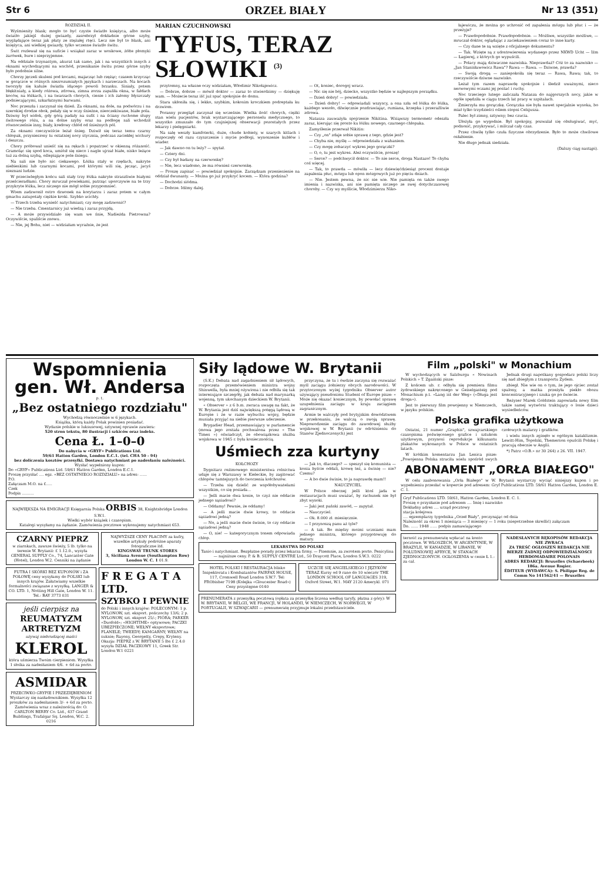Str 6 ORZEŁ BIAŁY Nr 13 (351)
ROZDZIAŁ II.
Wyśmienity blask; mogło to być czyste światło księżyca, albo może światło jakiejś dużej gwiazdy, zasrebrzył dokładnie górne szyby, wyglądające teraz jak płaty ze stężałej rtęci. Lecz nie był to blask, ani księżyca, ani wielkiej gwiazdy, tylko wczesne światło świtu.
Świt rozlewał się na suficie i wsiąkał zaraz w woskowe, żółte płomyki żarówek, bure i nieprzyjemne.
Na oddziale trzynastym, akurat tak samo, jak i na wszystkich innych z oknami wychodzącymi na wschód, przenikanie świtu przez górne szyby było podobnie silne.
Chorzy jęczeli skuleni pod kocami, majacząc lub rzężąc; czasem krzycząc w gorączce w różnych niezrozumiałych językach i narzeczach. Na kocach tworzyły się kałuże światła idącego powoli brzasku. Siniały, potem błękitniały, a kiedy różowa, zdrowa, zimna zorza zapaliła okna, w fałdach koców, na łóżkach, i na twarzach chorych, cienie i ich żałomy błyszczały podnieca­jącymi, szkarłatnymi barwami.
Noc przeszła i zaczynał się dzień. Za oknami, na dole, na podwórzu i na szerokiej drodze obok, pełały się w oczy śnieżne, nieoczekiwane, białe pola. Dziwny był widok, gdy górą padały na sufit i na ściany ruchome słupy świtowego różu, a na dolne szyby oraz na podłogę sali wchodził równocześnie inny, biały, kredowy chłód od śnieżnych pól.
Za oknami rzeczywiście leżał śnieg. Dziwił się teraz temu czarny chłopak, przyniesiony tu ostatniej nocy styczniа, podczas zaciekłej wichury i deszczu.
Chory próbował unieść się na rękach i popatrzeć w okienną różaność. Gramoląc się spod koca, umiósł się nieco i nagle ujrzał białe, nisko leżące tuż za dolną szybą, oślepiające pole śniegu.
Na sali nie było nic ciekawego. Łóżka stały w rzędach, nakryte niebieskimi lub czarnymi kocami, pod którymi wili się, jęcząc, jacyś nieznani ludzie.
W przeciwległym końcu sali stały trzy łóżka nakryte straszliwie białymi prześcieradłami. Chory mruczał powiekami, patrząc uporczywie na te trzy przykryte łóżka, lecz niczego nie mógł sobie przypomnieć.
Wtem zadzwonił ostro dzwonek na korytarzu i zaraz potem w całym gmachu zatupotały ciężkie kroki. Szybko ucichły.
— Trzech trzeba wynieść natychmiast; czy mogę zadzwonić?
— Nie trzeba. Cmentarnicy już wiedzą i zaraz przyjdą.
— A może przywidziało się wam we śnie, Nadieżda Pietrowna? Oczywiście, spaliście znowu.
— Nie, jej Bohu, niet — widziałam wyraźnie, że jest
MARIAN CZUCHNOWSKI
TYFUS, TERAZ SŁOWIKI <sup>(3)</sup>
przytomny, na własne oczy widziałam, Włodimir Nikołajewicz.
— Dobrze, dobrze — mówił doktor — zaraz to stwierdzimy — dziękuję wam. — Możecie teraz iść już spać spokojnie do domu.
Stara ukłoniła się, i lekko, szybkim, kokosim kroczkiem podreptała ku drzwiom.
Poranny przegląd zaczynał się wcześnie. Wielka ilość chorych, ciężki stan wielu pacjentów, brak wystarczającego personelu medycznego, to wszystko zmuszało do tym czujniejszej obserwacji pozostałych przez lekarzy i pielęgniarki.
Na salę weszły kamfoterki, duże, chude kobiety, w szarych kitlach i rozpoczęły od razu czyszczenie i mycie podłogi, wynoszenie kubłów i wiader.
— Jak dawno on tu leży? — spytał.
— Cztery dni.
— Czy był badany na czerwonkę?
— Nie, lecz wiadomo, że ma również czerwonkę.
— Proszę zapisać — powiedział spokojnie. Zarządzam przeniesienie na oddział dwunasty. — Można go już przykryć kocem. — Która godzina?
— Dochodzi siódma.
— Dobrze. Idźmy dalej.
— Ot, koniec, dorogoj wracz.
— Nic się nie bój, dziecko, wszystko będzie w najlepszym porządku.
— Dzień dobry! — powiedziała.
— Dzień dobry! — odpowiadali wszyscy, a ona szła od łóżka do łóżka, każdego wesoło, dźwięcznie pozdrawiając, rumiana, krzepka i przeraźliwie zdrowa.
Natasza zauważyła spojrzenie Nikitina. Wziąwszy termometr odeszła zaraz, kierując się prosto ku łóżku nowego, czarnego chłopaka.
Zamyślenie przerwał Nikitin:
— Czy „on" zdaje sobie sprawę z tego, gdzie jest?
— Chyba nie, myślę — odpowiedziała z wahaniem.
— Czy mogę zobaczyć wykres jego gorączki?
— O, o, tu jest wykres. Ależ oczywiście, proszę!
— Serce? — podchwycił doktor. — To nie serce, droga Nastazo! To chyba coś więcej.
— Tak, to prawda — mówiła — lecz dziewięćdziesiąt procent dostaje zapalenia płuc, mózgu lub opon mózgowych już po pięciu dniach.
— Nie. Jestem pewna, że nic nie wie. Nie pamięta on także swego imienia i nazwiska, ani nie pamięta niczego ze swej dotychczasowej choroby. — Czy wy myślicie, Włodzimierzu Niko-
łajewiczu, że można go uchronić od zapalenia mózgu lub płuc i — że przeżyje?
— Prawdopodobnie. Prawdopodobnie. — Możliwe, wszystko możliwe, — mruczał doktor, oglądając z zaciekawieniem coraz to inne karty.
— Czy dane te są wzięte z oficjalnego dokumentu?
— Tak. Wzięte są z udostowierenia wydanego przez NKWD Ucht — Iźm — Łagierej, z których go wypuścili.
— Polacy mają dziwaczne nazwiska. Nieprawdaż? Cóż to za nazwisko — „Jan Stanisławowicz Rawa"? Rawa — Rawa. — Dziwne, prawda?
— Swoją drogą — zaniepokoiła się teraz — Rawa, Rawa; tak, to rzeczywiście dziwne nazwisko.
Leżał tym razem naprawdę spokojnie i śledził uważnymi, nieco nerwowymi oczami jej postać i ruchy.
Noc trzeciego lutego zaliczała Natasza do najgorszych nocy, jakie w ogóle spędziła w ciągu trzech lat pracy w szpitalach.
Zmierzyła mu gorączkę. Gorączka nie była nawet specjalnie wysoka, bo miał tylko trzydzieści ośiem stopni Celsjusza.
Palec był zimny, sztywny; bez czucia.
Ułożyła go wygodnie. Był spokojny, pozwalał się obsługiwać, myć, podnosić, przykrywać, i milczał cały czas.
Przez chwilę tylko czuła fizyczne obrzydzenie. Było to może chwilowe osłabienie.
Nie długo jednak siedziała.
(Dalszy ciąg nastąpi).
Wspomnienia gen. Wł. Andersa
p. t.
„Bez ostatniego rozdziału"
Wychodzą równocześnie w 6 językach.
Książka, którą każdy Polak powinien posiadać.
Wydanie polskie w luksusowej, sztywnej oprawie zawiera:
520 stron tekstu, 80 ilustracji i szkiców oraz indeks.
Cena Ł. 1–0–0
Do nabycia w «GRYF» Publications Ltd.
59/61 Hatton Garden, London E.C.1. (tel. CHA 50 - 94)
bez doliczenia kosztów przesyłki. Dostawa natychmiast po nadesłaniu należności.
Wysłać wypełniony kupon:
Do «GRYF» Publications Ltd. 59/61 Hatton Garden, London E.C.1.
Proszę przysłać .... egz. «BEZ OSTATNIEGO ROZDZIAŁU» na adres: ......
P.O.
Załączam M.O. na £.....
Czek
Podpis ..........
NAJWIĘKSZA NA EMIGRACJI Księgarnia Polska ORBIS 38, Knightsbridge London S.W.1.
Wielki wybór książek i czasopism.
Katalogi wysyłamy na żądanie. Zamówienia pocztowe wykonujemy natychmiast 653.
CZARNY PIEPRZ
w ziarnkach, zawsze świeży, 5 lb. tylko na terenie W. Brytanii: £ 1.12.0., wysyła GENERAL SUPPLY Co., 74, Lancaster Gate (Hotel), London W.2. Cenniki na żądanie
NAJWYŻSZE CENY PŁACIMY za kufry, wszelkie artykuły podróżne aparaty fotograficzne itd.
KINGSWAY TRUNK STORES
3, Siciliana Avenue (Southampton Row) London W. C. 1 01.9.
FUTRA I SKÓRKI BEZ KUPONÓW i ZA POŁOWĘ ceny wysyłamy do POLSKI lub innych krajów. Załatwiamy wszelkie formalności związane z wysyłką. LANGER & CO. LTD. 1, Notting Hill Gate, London W. 11. Tel.: BAY 3773 031
jeśli cierpisz na
REUMATYZM
ARTRETYZM
używaj niebrudzącej maści
KLEROL
która uśmierza Twoim cierpieniom. Wysyłka 1 słoika za nadesłaniem 4/6. + 6d za porto.
ASMIDAR
PRZECIWKO GRYPIE I PRZEZIĘBIENIOM
Wystarczy się nasładownikiem. Wysyłka 12 proszków za nadesłaniem 3/- + 6d za porto. Zamówienia wraz z należnością do: O. CARLTON BERRY Co. Ltd., 437 Grand Buildings, Trafalgar Sq. London, W.C. 2. 0216
F R E G A T A LTD.
SZYBKO I PEWNIE
do Polski i innych krajów: POLECONYM: 1 p. NYLONOW, szt. eksport. pończochy 13/6; 2 p. NYLONOW, szt. eksport 25/-; PIÓRA; PARKER «Duofold»; «HIGHTIME» optywowe; PACZKI UBEZPIECZONE; WEŁNY eksportowe; FLANELE; TWEEDY; KAMGARNY; WEŁNY na suknie; Rayony, Georgetty, Crepy, Kryteny.
Okazja: PIEPRZ z W. BRYTANII 5 lbs £ 2.4.0 wysyła DZIAŁ PACZKOWY 11, Greek Str. London W.1 0221
Siły lądowe W. Brytanii
(S.K.) Debata nad zagadnieniem sił lądowych, rozpoczęta przemówieniem ministra wojny Shinwella, była mniej ożywiona i nie odbiła się tak interesujące szczegóły, jak debata nad marynarką wojenną, tym ukochanym dzieckiem W. Brytanii.
« Observer » z 6 b.m. zwraca uwagę na fakt, że W. Brytania jest dziś największą potęgą lądową w Europie i że w razie wybuchu wojny, będzie musiała przyjąć na siebie pierwsze uderzenie.
Brygadier Head, przemawiający w parlamencie (mowa jego została pochwalona przez « The Times ») oświadczył, że obowiązkowa służba wojskowa w 1945 r. była koniecznością.
przyczyna, że tu i ówdzie zaczyna się rozważać myśl zaciągu żołnierzy obcych narodowości. W przytoczonym wyżej tygodniku Observer autor używający pseudonimu Student of Europe pisze: « Może się okazać koniecznym, by powołać sprawę uzupełnienia zaciągu w kraju zaciągiem zagranicznym.
Armie te walczyły pod brytyjskim dowództwem w przekonaniu, że walczą o swoją sprawę. Niepowodzenie zaciągu do zawodowej służby wojskowej w W. Brytanii (w odróżnieniu do Stanów Zjednoczonych) jest
Uśmiech zza kurtyny
KOŁCHOZY
Dygnitarz reżimowego ministerstwa rolnictwa udaje się z Warszawy w Kieleckie, by zagitować chłopów tamtejszych do tworzenia kołchozów.
— Trzeba się dzielić ze współobywatelami wszystkim, co się posiada...
— Jeśli macie dwa konie, to czyż nie oddacie jednego sąsiadowi?
— Oddamy! Pewnie, że oddamy!
— A jeśli macie dwie krowy, to oddacie sąsiadowi jedną?
— No, a jeśli macie dwie świnie, to czy oddacie sąsiadowi jedną?
— O, nie! — kategorycznym tonem odpowiada chłop.
— Jak to, dlaczego? — speszył się komunista — konia byście oddali, krowę też, a świnię — nie? Czemu?
— A bo dwie świnie, to ja naprawdę mam!!
NAUCZYCIEL
W Polsce obecnej jeśli ktoś jada w restauracjach musi uważać, by rachunek nie był zbyt wysoki.
— Jaki jest pański zawód, — zapytał.
— Nauczyciel.
— Ok. 8.000 zł. miesięcznie.
— I przynoszą panu aż tyle?
— A tak. Bo między moimi uczniami mam jednego ministra, którego przygotowuję do matury.
LEKARSTWA DO POLSKI
Tanio i natychmiast. Bezpłatne porady przez lekarza firmy. — Pisemnie, za zwrotem porto. Penicylina — najniższe ceny. P. & B. SUPPLY CENTRE Ltd., 50 Draycott Place, London S.W.3. 0222
HOTEL POLSKI I RESTAURACJA blisko Inspektoratu i Kombatantów FAIRFAX HOUSE, 117, Cromwell Road London S.W.7. Tel: FRObisher 7198 (Kolejka «Gloucester Road») Ceny przystępne 0140
UCZCIE SIĘ ANGIELSKIEGO I JĘZYKÓW TERAZ Kursy od 9 rano do 10 wieczór THE LONDON SCHOOL OF LANGUAGES 319, Oxford Street, W.1. MAY 2120 Amerykl. 071
PRENUMERATA z przesyłką pocztową (opłata za przesyłkę liczona według taryfy, płatna z góry): W W. BRYTANII, W BELGII, WE FRANCJI, W HOLANDII, W NIEMCZECH, W NORWEGII, W PORTUGALII, W SZWAJCARII — prenumeratę przyjmuje lokalni przedstawiciele.
Film „polski" w Monachium
W wychodzących w Salzburgu « Nowinach Polskich » T. Zgaiński pisze:
Z końcem ub. r. odbyła się premiera filmu żydowskiego nakręconego w Geiselgasteig pod Monachium p.t. «Lang ist der Weg» («Długa jest droga»).
Jest to pierwszy film powojenny w Niemczech, w języku polskim.
Jednak drugi napotkany gospodarz polski liczy się nad zbiegłym z transportu Żydem.
zbiegł. Nie wie on o tym, że jego ojciec został spalony, a matka przeżyła piekło obozu koncentracyjnego i szuka go po świecie.
Reżyser Marek Goldstein zapowiada nowy film także samej wytwórni traktujący o losie dzieci wysiedleńców.
Polska grafika użytkowa
Ostatni, 21 numer „Graphis", szwajcarskiego czasopisma poświęconego grafice i sztukom użytkowym, przynosi reprodukcje kilkunastu plakatów wykonanych w Polsce w ostatnich latach.
W krótkim komentarzu Jan Lenica pisze: „Powojenna Polska straciła wielu spośród swych czołowych malarzy i grafików.
i wielu innych zginęło w ogólnym kataklizmie. Lewitt-Him, Topolski, Themerson opuścili Polskę i pracują obecnie w Anglii.
*) Patrz «O.B.» nr 30 264) z 26. VII. 1947.
ABONAMENT „ORŁA BIAŁEGO"
W celu zaabonowania „Orła Białego" w W. Brytanii wystarczy wyciąć niniejszy kupon i po wypełnieniu przesłać w kopercie pod adresem: Gryf Publications LTD. 59/61 Hatton Garden, London E. C. 1.
Gryf Publications LTD. 59/61, Hatton Garden, London E. C. 1.
Proszę o przysłanie pod adresem .... Imię i nazwisko
Dokładny adres .... urząd pocztowy
stacja kolejowa
.... egzemplarzy tygodnika „Orzeł Biały", poczynając od dnia
Należność za okres 1 miesiąca — 3 miesięcy — 1 roku (niepotrzebne skreślić) załączam
Dn. ...... 1948 ...... podpis zamawiającego
ternoić za prenumeratę wpłacać na konto pocztowe. W WŁOSZECH, W ARGENTYNIE, W BRAZYLII, W KANADZIE, W LIBANIE, W POŁUDNIOWEJ AFRYCE, W STANACH ZJEDNOCZONYCH. OGŁOSZENIA w cenie Ł 1.- za cal.
NADESŁANYCH RĘKOPISÓW REDAKCJA NIE ZWRACA
ZA TREŚĆ OGŁOSZEŃ REDAKCJA NIE BIERZE ŻADNEJ ODPOWIEDZIALNOŚCI
HEBDOMADAIRE POLONAIS
ADRES REDAKCJI: Bruxelles (Schaerbeek) 186a. Avenue Rogier.
ÉDITEUR (WYDAWCA): S. Philippe Reg. de Comm No 141562/41 — Bruxelles